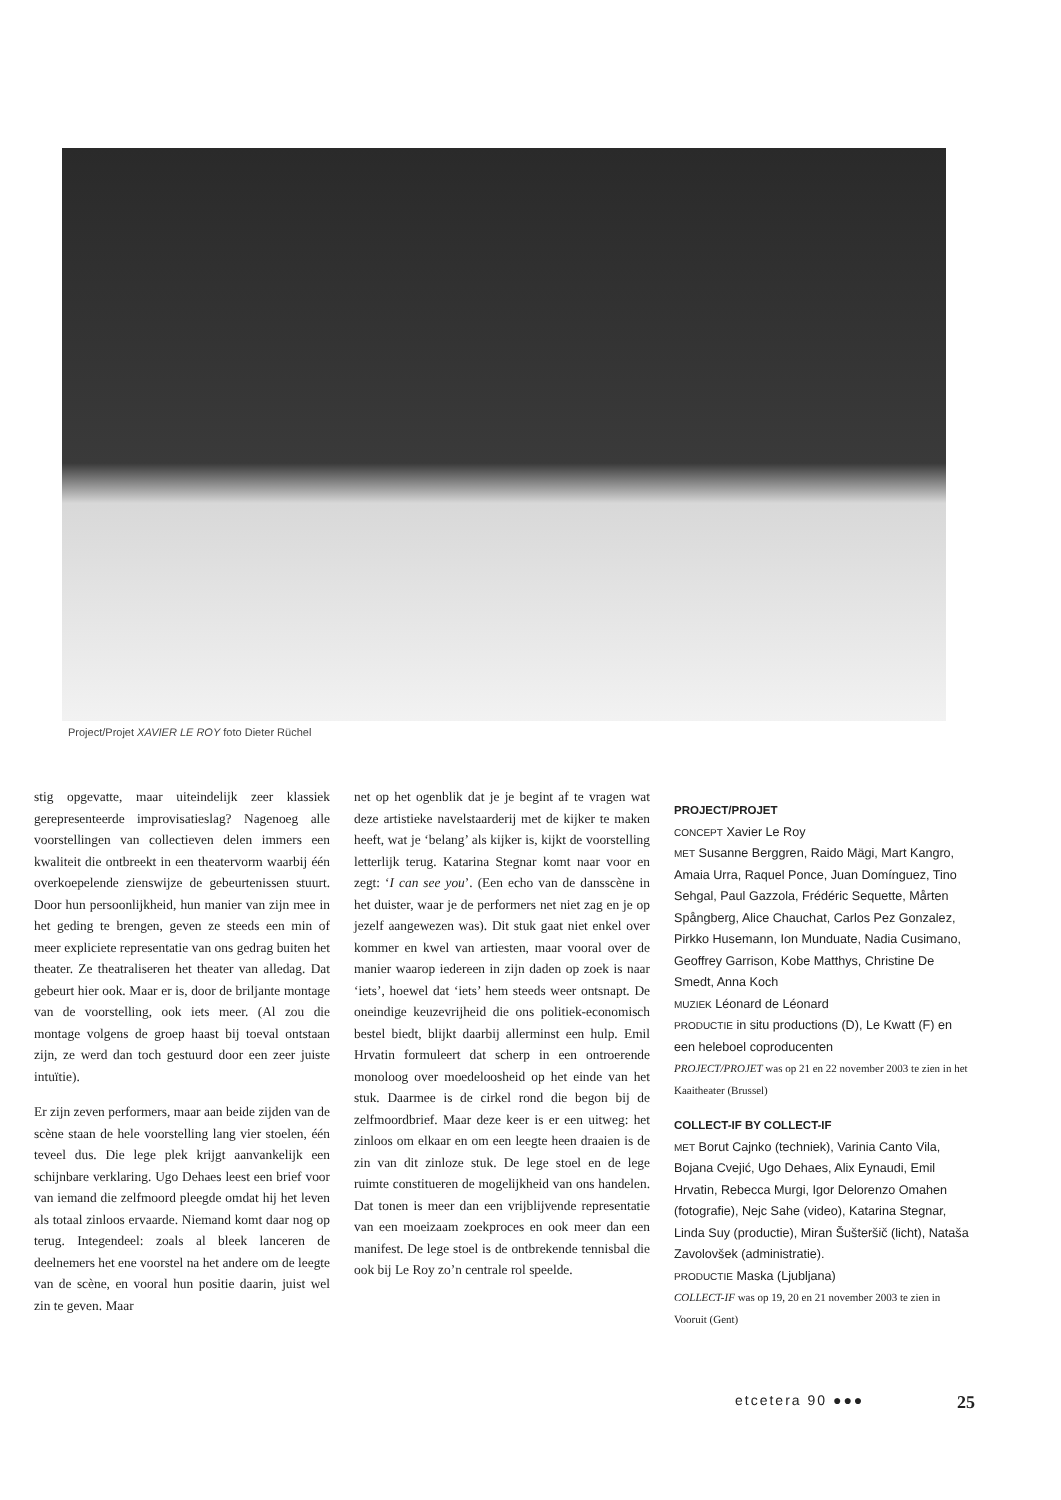Project/Projet XAVIER LE ROY foto Dieter Rüchel
stig opgevatte, maar uiteindelijk zeer klassiek gerepresenteerde improvisatieslag? Nagenoeg alle voorstellingen van collectieven delen immers een kwaliteit die ontbreekt in een theatervorm waarbij één overkoepelende zienswijze de gebeurtenissen stuurt. Door hun persoonlijkheid, hun manier van zijn mee in het geding te brengen, geven ze steeds een min of meer expliciete representatie van ons gedrag buiten het theater. Ze theatraliseren het theater van alledag. Dat gebeurt hier ook. Maar er is, door de briljante montage van de voorstelling, ook iets meer. (Al zou die montage volgens de groep haast bij toeval ontstaan zijn, ze werd dan toch gestuurd door een zeer juiste intuïtie).
Er zijn zeven performers, maar aan beide zijden van de scène staan de hele voorstelling lang vier stoelen, één teveel dus. Die lege plek krijgt aanvankelijk een schijnbare verklaring. Ugo Dehaes leest een brief voor van iemand die zelfmoord pleegde omdat hij het leven als totaal zinloos ervaarde. Niemand komt daar nog op terug. Integendeel: zoals al bleek lanceren de deelnemers het ene voorstel na het andere om de leegte van de scène, en vooral hun positie daarin, juist wel zin te geven. Maar
net op het ogenblik dat je je begint af te vragen wat deze artistieke navelstaarderij met de kijker te maken heeft, wat je ‘belang’ als kijker is, kijkt de voorstelling letterlijk terug. Katarina Stegnar komt naar voor en zegt: ‘I can see you’. (Een echo van de dansscène in het duister, waar je de performers net niet zag en je op jezelf aangewezen was). Dit stuk gaat niet enkel over kommer en kwel van artiesten, maar vooral over de manier waarop iedereen in zijn daden op zoek is naar ‘iets’, hoewel dat ‘iets’ hem steeds weer ontsnapt. De oneindige keuzevrijheid die ons politiek-economisch bestel biedt, blijkt daarbij allerminst een hulp. Emil Hrvatin formuleert dat scherp in een ontroerende monoloog over moedeloosheid op het einde van het stuk. Daarmee is de cirkel rond die begon bij de zelfmoordbrief. Maar deze keer is er een uitweg: het zinloos om elkaar en om een leegte heen draaien is de zin van dit zinloze stuk. De lege stoel en de lege ruimte constitueren de mogelijkheid van ons handelen. Dat tonen is meer dan een vrijblijvende representatie van een moeizaam zoekproces en ook meer dan een manifest. De lege stoel is de ontbrekende tennisbal die ook bij Le Roy zo’n centrale rol speelde.
PROJECT/PROJET
CONCEPT Xavier Le Roy
MET Susanne Berggren, Raido Mägi, Mart Kangro, Amaia Urra, Raquel Ponce, Juan Domínguez, Tino Sehgal, Paul Gazzola, Frédéric Sequette, Mårten Spångberg, Alice Chauchat, Carlos Pez Gonzalez, Pirkko Husemann, Ion Munduate, Nadia Cusimano, Geoffrey Garrison, Kobe Matthys, Christine De Smedt, Anna Koch
MUZIEK Léonard de Léonard
PRODUCTIE in situ productions (D), Le Kwatt (F) en een heleboel coproducenten
PROJECT/PROJET was op 21 en 22 november 2003 te zien in het Kaaitheater (Brussel)
COLLECT-IF BY COLLECT-IF
MET Borut Cajnko (techniek), Varinia Canto Vila, Bojana Cvejić, Ugo Dehaes, Alix Eynaudi, Emil Hrvatin, Rebecca Murgi, Igor Delorenzo Omahen (fotografie), Nejc Sahe (video), Katarina Stegnar, Linda Suy (productie), Miran Šušteršič (licht), Nataša Zavolovšek (administratie).
PRODUCTIE Maska (Ljubljana)
COLLECT-IF was op 19, 20 en 21 november 2003 te zien in Vooruit (Gent)
etcetera 90 ●●● 25